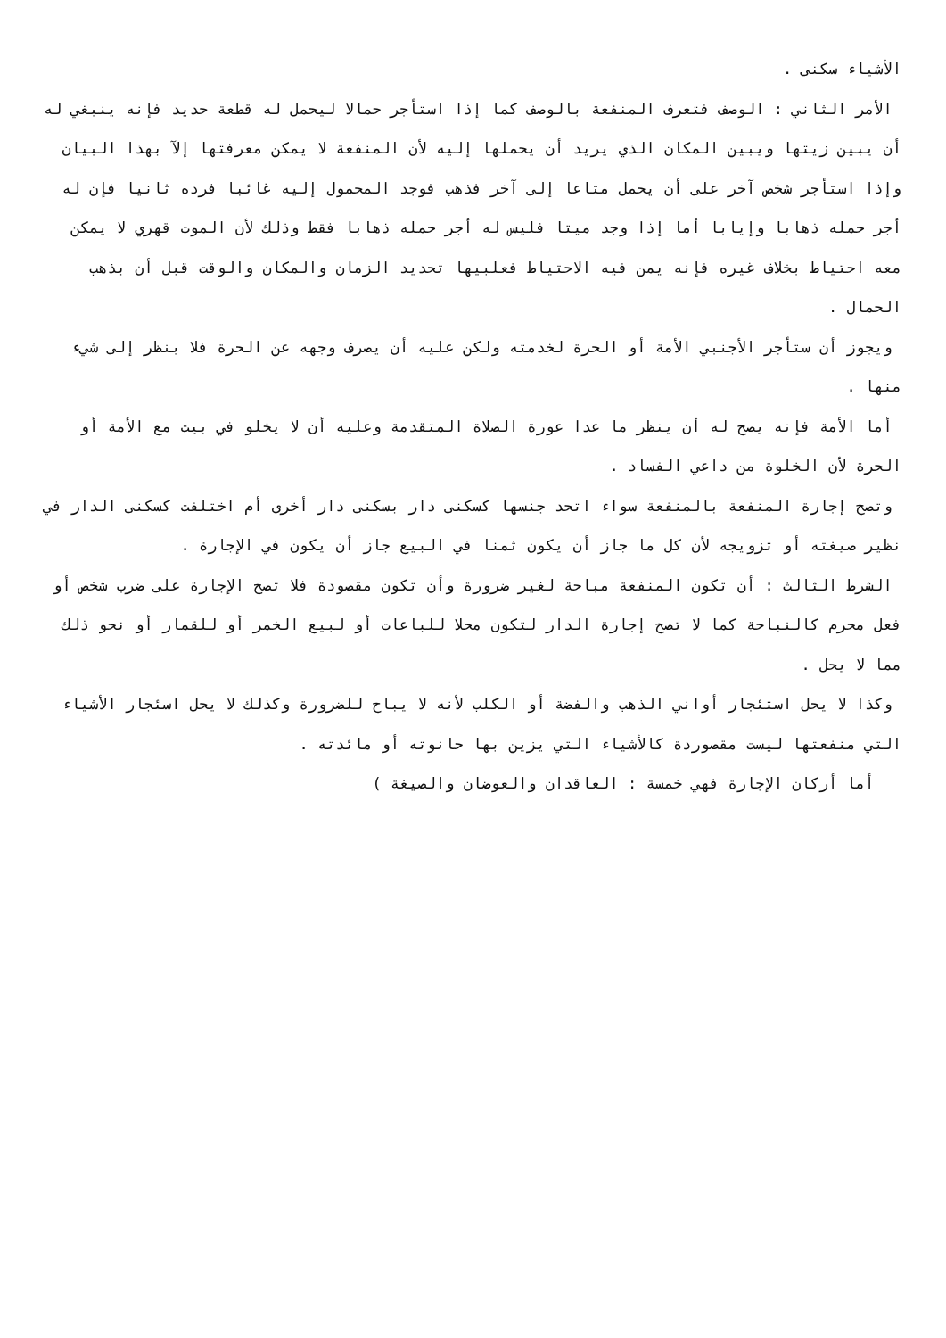الأشياء سكنى .
الأمر الثاني : الوصف فتعرف المنفعة بالوصف كما إذا استأجر حمالا ليحمل له قطعة حديد فإنه ينبغي له أن يبين زيتها ويبين المكان الذي يريد أن يحملها إليه لأن المنفعة لا يمكن معرفتها إلآ بهذا البيان وإذا استأجر شخص آخر على أن يحمل متاعا إلى آخر فذهب فوجد المحمول إليه غائبا فرده ثانيا فإن له أجر حمله ذهابا وإيابا أما إذا وجد ميتا فليس له أجر حمله ذهابا فقط وذلك لأن الموت قهري لا يمكن معه احتياط بخلاف غيره فإنه يمن فيه الاحتياط فعلبيها تحديد الزمان والمكان والوقت قبل أن بذهب الحمال .
ويجوز أن ستأجر الأجنبي الأمة أو الحرة لخدمته ولكن عليه أن يصرف وجهه عن الحرة فلا بنظر إلى شيء منها .
أما الأمة فإنه يصح له أن ينظر ما عدا عورة الصلاة المتقدمة وعليه أن لا يخلو في بيت مع الأمة أو الحرة لأن الخلوة من داعي الفساد .
وتصح إجارة المنفعة بالمنفعة سواء اتحد جنسها كسكنى دار بسكنى دار أخرى أم اختلفت كسكنى الدار في نظير صيغته أو تزويجه لأن كل ما جاز أن يكون ثمنا في البيع جاز أن يكون في الإجارة .
الشرط الثالث : أن تكون المنفعة مباحة لغير ضرورة وأن تكون مقصودة فلا تصح الإجارة على ضرب شخص أو فعل محرم كالنباحة كما لا تصح إجارة الدار لتكون محلا للباعات أو لبيع الخمر أو للقمار أو نحو ذلك مما لا يحل .
وكذا لا يحل استئجار أواني الذهب والفضة أو الكلب لأنه لا يباح للضرورة وكذلك لا يحل اسئجار الأشياء التي منفعتها ليست مقصوردة كالأشياء التي يزين بها حانوته أو مائدته .
أما أركان الإجارة فهي خمسة : العاقدان والعوضان والصيغة )